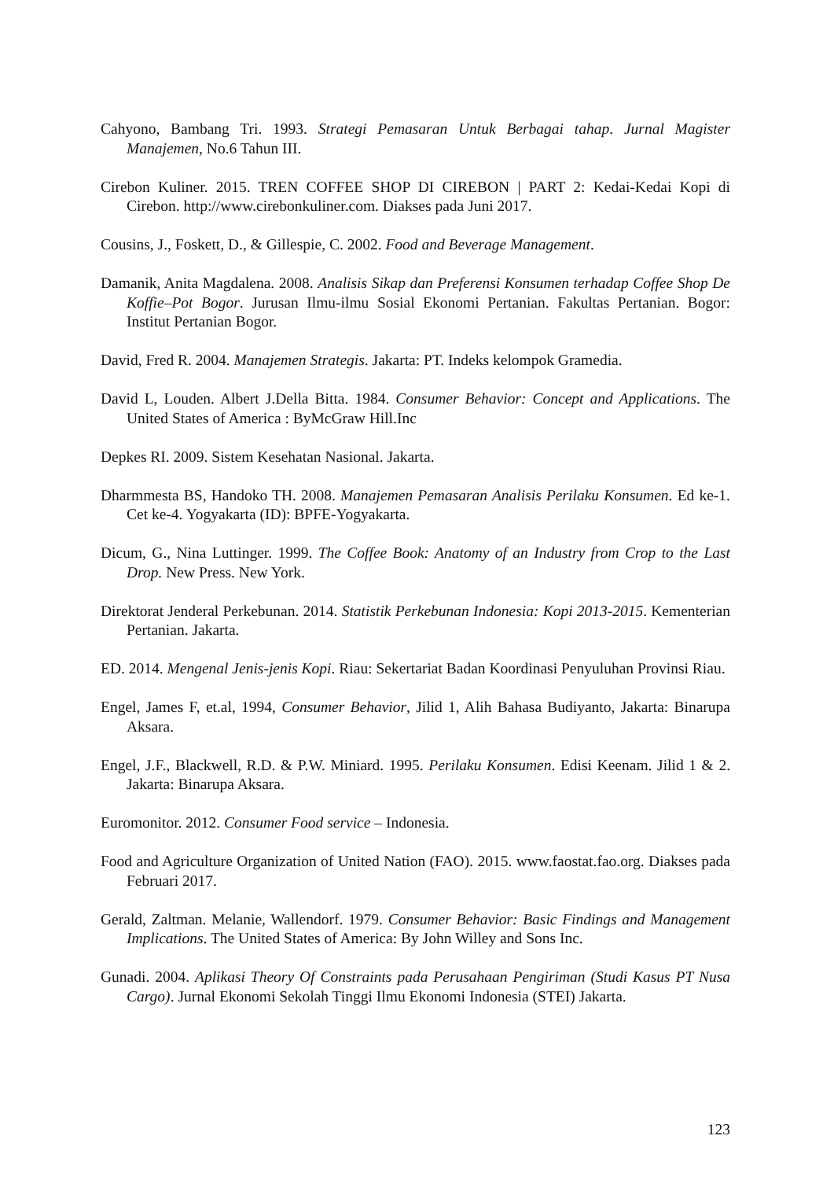Cahyono, Bambang Tri. 1993. Strategi Pemasaran Untuk Berbagai tahap. Jurnal Magister Manajemen, No.6 Tahun III.
Cirebon Kuliner. 2015. TREN COFFEE SHOP DI CIREBON | PART 2: Kedai-Kedai Kopi di Cirebon. http://www.cirebonkuliner.com. Diakses pada Juni 2017.
Cousins, J., Foskett, D., & Gillespie, C. 2002. Food and Beverage Management.
Damanik, Anita Magdalena. 2008. Analisis Sikap dan Preferensi Konsumen terhadap Coffee Shop De Koffie–Pot Bogor. Jurusan Ilmu-ilmu Sosial Ekonomi Pertanian. Fakultas Pertanian. Bogor: Institut Pertanian Bogor.
David, Fred R. 2004. Manajemen Strategis. Jakarta: PT. Indeks kelompok Gramedia.
David L, Louden. Albert J.Della Bitta. 1984. Consumer Behavior: Concept and Applications. The United States of America : ByMcGraw Hill.Inc
Depkes RI. 2009. Sistem Kesehatan Nasional. Jakarta.
Dharmmesta BS, Handoko TH. 2008. Manajemen Pemasaran Analisis Perilaku Konsumen. Ed ke-1. Cet ke-4. Yogyakarta (ID): BPFE-Yogyakarta.
Dicum, G., Nina Luttinger. 1999. The Coffee Book: Anatomy of an Industry from Crop to the Last Drop. New Press. New York.
Direktorat Jenderal Perkebunan. 2014. Statistik Perkebunan Indonesia: Kopi 2013-2015. Kementerian Pertanian. Jakarta.
ED. 2014. Mengenal Jenis-jenis Kopi. Riau: Sekertariat Badan Koordinasi Penyuluhan Provinsi Riau.
Engel, James F, et.al, 1994, Consumer Behavior, Jilid 1, Alih Bahasa Budiyanto, Jakarta: Binarupa Aksara.
Engel, J.F., Blackwell, R.D. & P.W. Miniard. 1995. Perilaku Konsumen. Edisi Keenam. Jilid 1 & 2. Jakarta: Binarupa Aksara.
Euromonitor. 2012. Consumer Food service – Indonesia.
Food and Agriculture Organization of United Nation (FAO). 2015. www.faostat.fao.org. Diakses pada Februari 2017.
Gerald, Zaltman. Melanie, Wallendorf. 1979. Consumer Behavior: Basic Findings and Management Implications. The United States of America: By John Willey and Sons Inc.
Gunadi. 2004. Aplikasi Theory Of Constraints pada Perusahaan Pengiriman (Studi Kasus PT Nusa Cargo). Jurnal Ekonomi Sekolah Tinggi Ilmu Ekonomi Indonesia (STEI) Jakarta.
123